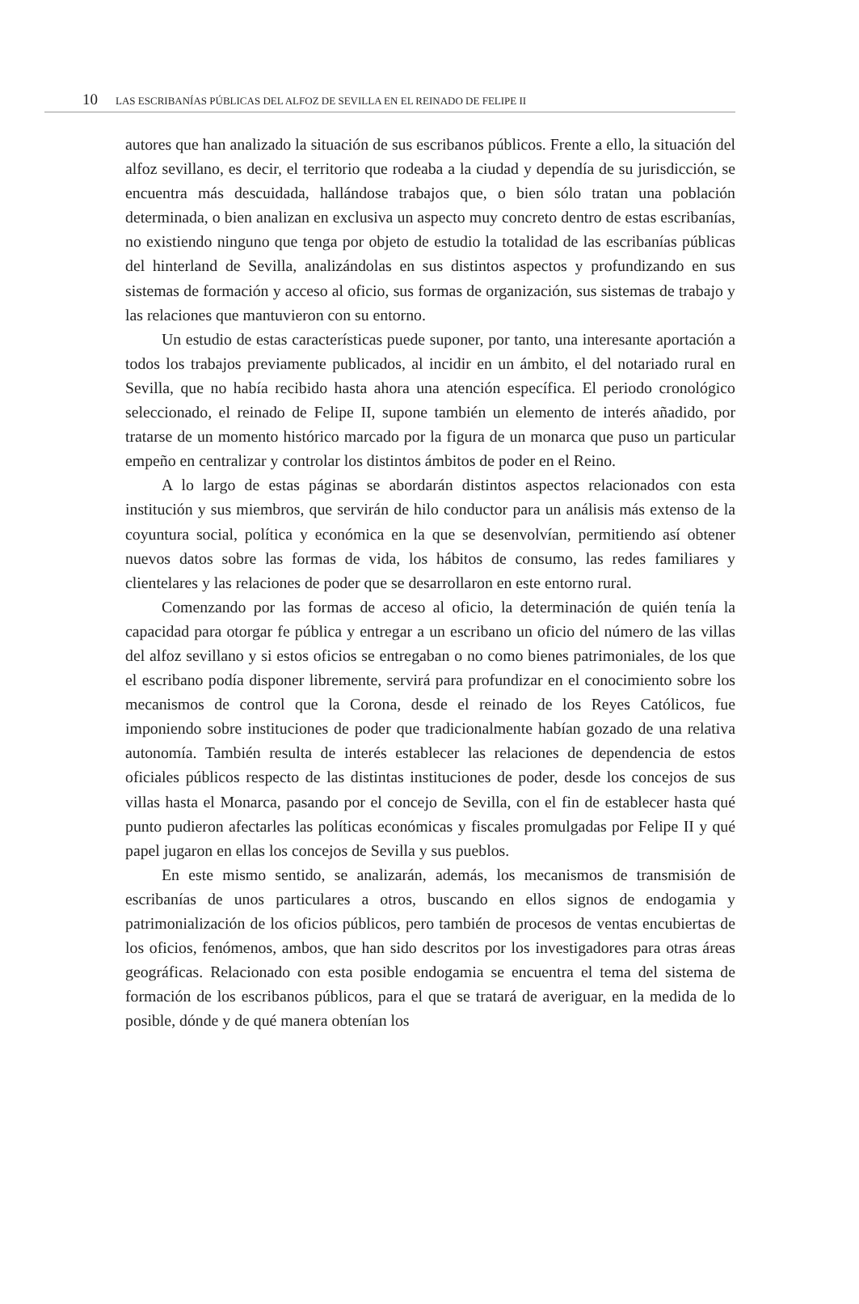10 LAS ESCRIBANÍAS PÚBLICAS DEL ALFOZ DE SEVILLA EN EL REINADO DE FELIPE II
autores que han analizado la situación de sus escribanos públicos. Frente a ello, la situación del alfoz sevillano, es decir, el territorio que rodeaba a la ciudad y dependía de su jurisdicción, se encuentra más descuidada, hallándose trabajos que, o bien sólo tratan una población determinada, o bien analizan en exclusiva un aspecto muy concreto dentro de estas escribanías, no existiendo ninguno que tenga por objeto de estudio la totalidad de las escribanías públicas del hinterland de Sevilla, analizándolas en sus distintos aspectos y profundizando en sus sistemas de formación y acceso al oficio, sus formas de organización, sus sistemas de trabajo y las relaciones que mantuvieron con su entorno.
Un estudio de estas características puede suponer, por tanto, una interesante aportación a todos los trabajos previamente publicados, al incidir en un ámbito, el del notariado rural en Sevilla, que no había recibido hasta ahora una atención específica. El periodo cronológico seleccionado, el reinado de Felipe II, supone también un elemento de interés añadido, por tratarse de un momento histórico marcado por la figura de un monarca que puso un particular empeño en centralizar y controlar los distintos ámbitos de poder en el Reino.
A lo largo de estas páginas se abordarán distintos aspectos relacionados con esta institución y sus miembros, que servirán de hilo conductor para un análisis más extenso de la coyuntura social, política y económica en la que se desenvolvían, permitiendo así obtener nuevos datos sobre las formas de vida, los hábitos de consumo, las redes familiares y clientelares y las relaciones de poder que se desarrollaron en este entorno rural.
Comenzando por las formas de acceso al oficio, la determinación de quién tenía la capacidad para otorgar fe pública y entregar a un escribano un oficio del número de las villas del alfoz sevillano y si estos oficios se entregaban o no como bienes patrimoniales, de los que el escribano podía disponer libremente, servirá para profundizar en el conocimiento sobre los mecanismos de control que la Corona, desde el reinado de los Reyes Católicos, fue imponiendo sobre instituciones de poder que tradicionalmente habían gozado de una relativa autonomía. También resulta de interés establecer las relaciones de dependencia de estos oficiales públicos respecto de las distintas instituciones de poder, desde los concejos de sus villas hasta el Monarca, pasando por el concejo de Sevilla, con el fin de establecer hasta qué punto pudieron afectarles las políticas económicas y fiscales promulgadas por Felipe II y qué papel jugaron en ellas los concejos de Sevilla y sus pueblos.
En este mismo sentido, se analizarán, además, los mecanismos de transmisión de escribanías de unos particulares a otros, buscando en ellos signos de endogamia y patrimonialización de los oficios públicos, pero también de procesos de ventas encubiertas de los oficios, fenómenos, ambos, que han sido descritos por los investigadores para otras áreas geográficas. Relacionado con esta posible endogamia se encuentra el tema del sistema de formación de los escribanos públicos, para el que se tratará de averiguar, en la medida de lo posible, dónde y de qué manera obtenían los